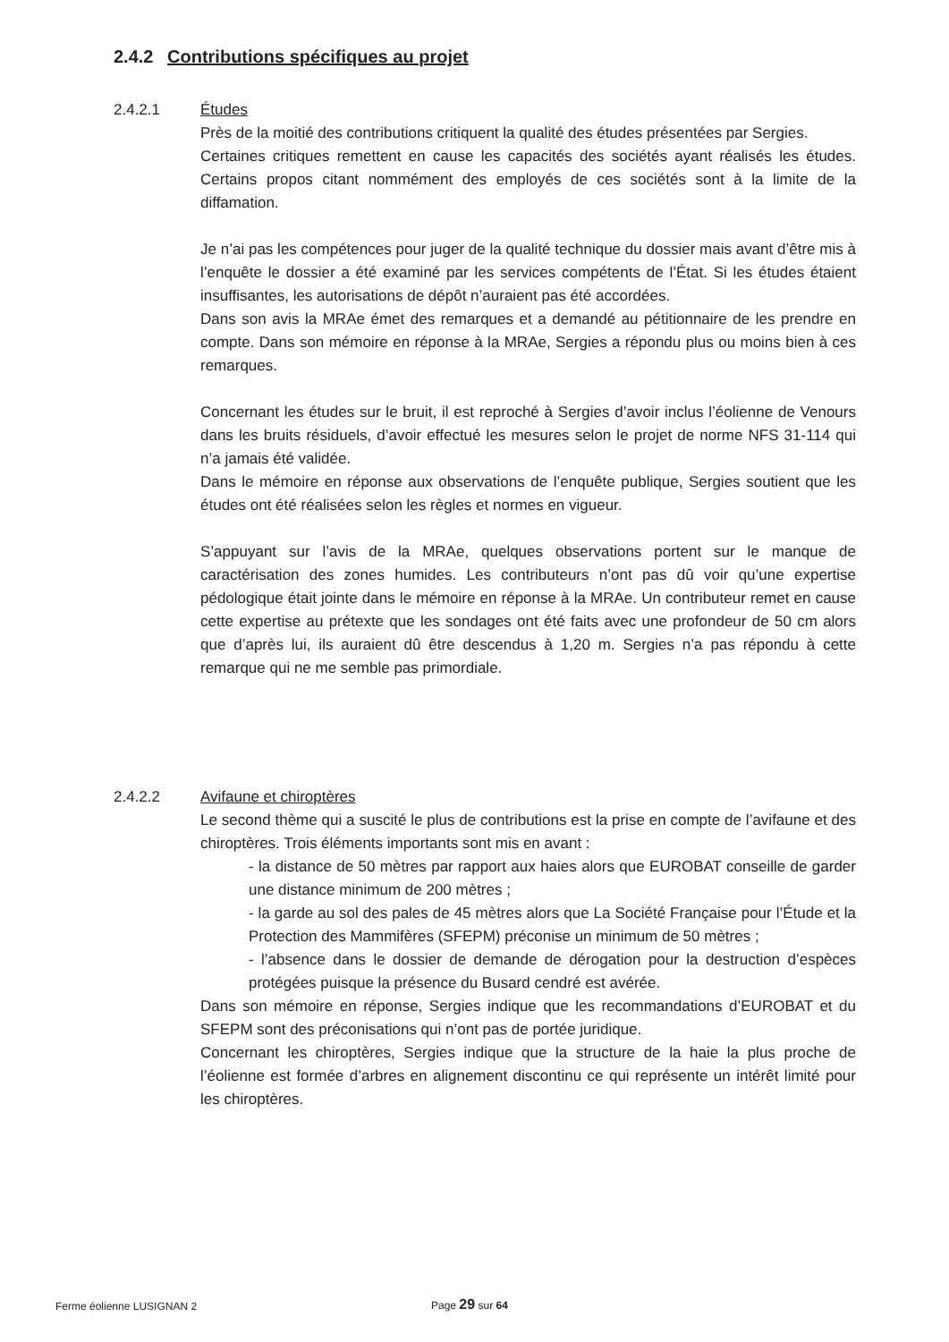2.4.2 Contributions spécifiques au projet
2.4.2.1
Études
Près de la moitié des contributions critiquent la qualité des études présentées par Sergies.
Certaines critiques remettent en cause les capacités des sociétés ayant réalisés les études. Certains propos citant nommément des employés de ces sociétés sont à la limite de la diffamation.
Je n’ai pas les compétences pour juger de la qualité technique du dossier mais avant d’être mis à l’enquête le dossier a été examiné par les services compétents de l’État. Si les études étaient insuffisantes, les autorisations de dépôt n’auraient pas été accordées.
Dans son avis la MRAe émet des remarques et a demandé au pétitionnaire de les prendre en compte. Dans son mémoire en réponse à la MRAe, Sergies a répondu plus ou moins bien à ces remarques.
Concernant les études sur le bruit, il est reproché à Sergies d’avoir inclus l’éolienne de Venours dans les bruits résiduels, d’avoir effectué les mesures selon le projet de norme NFS 31-114 qui n’a jamais été validée.
Dans le mémoire en réponse aux observations de l’enquête publique, Sergies soutient que les études ont été réalisées selon les règles et normes en vigueur.
S’appuyant sur l’avis de la MRAe, quelques observations portent sur le manque de caractérisation des zones humides. Les contributeurs n’ont pas dû voir qu’une expertise pédologique était jointe dans le mémoire en réponse à la MRAe. Un contributeur remet en cause cette expertise au prétexte que les sondages ont été faits avec une profondeur de 50 cm alors que d’après lui, ils auraient dû être descendus à 1,20 m. Sergies n’a pas répondu à cette remarque qui ne me semble pas primordiale.
2.4.2.2
Avifaune et chiroptères
Le second thème qui a suscité le plus de contributions est la prise en compte de l’avifaune et des chiroptères. Trois éléments importants sont mis en avant :
- la distance de 50 mètres par rapport aux haies alors que EUROBAT conseille de garder une distance minimum de 200 mètres ;
- la garde au sol des pales de 45 mètres alors que La Société Française pour l’Étude et la Protection des Mammifères (SFEPM) préconise un minimum de 50 mètres ;
- l’absence dans le dossier de demande de dérogation pour la destruction d’espèces protégées puisque la présence du Busard cendré est avérée.
Dans son mémoire en réponse, Sergies indique que les recommandations d’EUROBAT et du SFEPM sont des préconisations qui n’ont pas de portée juridique.
Concernant les chiroptères, Sergies indique que la structure de la haie la plus proche de l’éolienne est formée d’arbres en alignement discontinu ce qui représente un intérêt limité pour les chiroptères.
Ferme éolienne LUSIGNAN 2 Page 29 sur 64